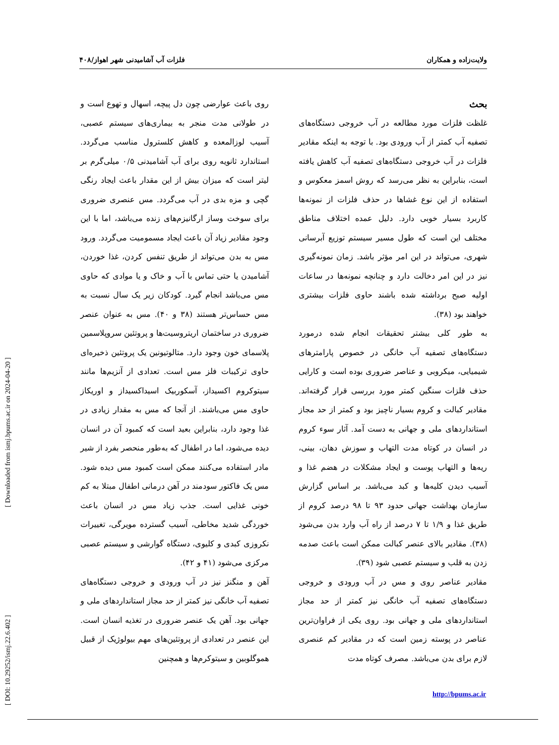ولایت‌زاده و همکاران فلزات آب آشامیدنی شهر اهواز/۴۰۸
بحث
غلظت فلزات مورد مطالعه در آب خروجی دستگاه‌های تصفیه آب کمتر از آب ورودی بود. با توجه به اینکه مقادیر فلزات در آب خروجی دستگاه‌های تصفیه آب کاهش یافته است، بنابراین به نظر می‌رسد که روش اسمز معکوس و استفاده از این نوع غشاها در حذف فلزات از نمونه‌ها کاربرد بسیار خوبی دارد. دلیل عمده اختلاف مناطق مختلف این است که طول مسیر سیستم توزیع آبرسانی شهری، می‌تواند در این امر مؤثر باشد. زمان نمونه‌گیری نیز در این امر دخالت دارد و چنانچه نمونه‌ها در ساعات اولیه صبح برداشته شده باشند حاوی فلزات بیشتری خواهند بود (۳۸).
به طور کلی بیشتر تحقیقات انجام شده درمورد دستگاه‌های تصفیه آب خانگی در خصوص پارامترهای شیمیایی، میکروبی و عناصر ضروری بوده است و کارایی حذف فلزات سنگین کمتر مورد بررسی قرار گرفته‌اند. مقادیر کبالت و کروم بسیار ناچیز بود و کمتر از حد مجاز استانداردهای ملی و جهانی به دست آمد. آثار سوء کروم در انسان در کوتاه مدت التهاب و سوزش دهان، بینی، ریه‌ها و التهاب پوست و ایجاد مشکلات در هضم غذا و آسیب دیدن کلیه‌ها و کبد می‌باشد. بر اساس گزارش سازمان بهداشت جهانی حدود ۹۳ تا ۹۸ درصد کروم از طریق غذا و ۱/۹ تا ۷ درصد از راه آب وارد بدن می‌شود (۳۸). مقادیر بالای عنصر کبالت ممکن است باعث صدمه زدن به قلب و سیستم عصبی شود (۳۹).
مقادیر عناصر روی و مس در آب ورودی و خروجی دستگاه‌های تصفیه آب خانگی نیز کمتر از حد مجاز استانداردهای ملی و جهانی بود. روی یکی از فراوان‌ترین عناصر در پوسته زمین است که در مقادیر کم عنصری لازم برای بدن می‌باشد. مصرف کوتاه مدت
روی باعث عوارضی چون دل پیچه، اسهال و تهوع است و در طولانی مدت منجر به بیماری‌های سیستم عصبی، آسیب لوزالمعده و کاهش کلسترول مناسب می‌گردد. استاندارد ثانویه روی برای آب آشامیدنی ۰/۵ میلی‌گرم بر لیتر است که میزان بیش از این مقدار باعث ایجاد رنگی گچی و مزه بدی در آب می‌گردد. مس عنصری ضروری برای سوخت وساز ارگانیزم‌های زنده می‌باشد، اما با این وجود مقادیر زیاد آن باعث ایجاد مسمومیت می‌گردد. ورود مس به بدن می‌تواند از طریق تنفس کردن، غذا خوردن، آشامیدن یا حتی تماس با آب و خاک و یا موادی که حاوی مس می‌باشد انجام گیرد. کودکان زیر یک سال نسبت به مس حساس‌تر هستند (۳۸ و ۴۰). مس به عنوان عنصر ضروری در ساختمان اریتروسیت‌ها و پروتئین سروپلاسمین پلاسمای خون وجود دارد. متالوتیونین یک پروتئین ذخیره‌ای حاوی ترکیبات فلز مس است. تعدادی از آنزیم‌ها مانند سیتوکروم اکسیداز، آسکوربیک اسیداکسیداز و اوریکاز حاوی مس می‌باشند. از آنجا که مس به مقدار زیادی در غذا وجود دارد، بنابراین بعید است که کمبود آن در انسان دیده می‌شود، اما در اطفال که به‌طور منحصر بفرد از شیر مادر استفاده می‌کنند ممکن است کمبود مس دیده شود. مس یک فاکتور سودمند در آهن درمانی اطفال مبتلا به کم خونی غذایی است. جذب زیاد مس در انسان باعث خوردگی شدید مخاطی، آسیب گسترده مویرگی، تغییرات نکروزی کبدی و کلیوی، دستگاه گوارشی و سیستم عصبی مرکزی می‌شود (۴۱ و ۴۲).
آهن و منگنز نیز در آب ورودی و خروجی دستگاه‌های تصفیه آب خانگی نیز کمتر از حد مجاز استانداردهای ملی و جهانی بود. آهن یک عنصر ضروری در تغذیه انسان است. این عنصر در تعدادی از پروتئین‌های مهم بیولوژیک از قبیل هموگلوبین و سیتوکرم‌ها و همچنین
http://bpums.ac.ir
[ DOI: 10.29252/ismj.22.6.402 ] [ Downloaded from ismj.bpums.ac.ir on 2024-04-20 ]